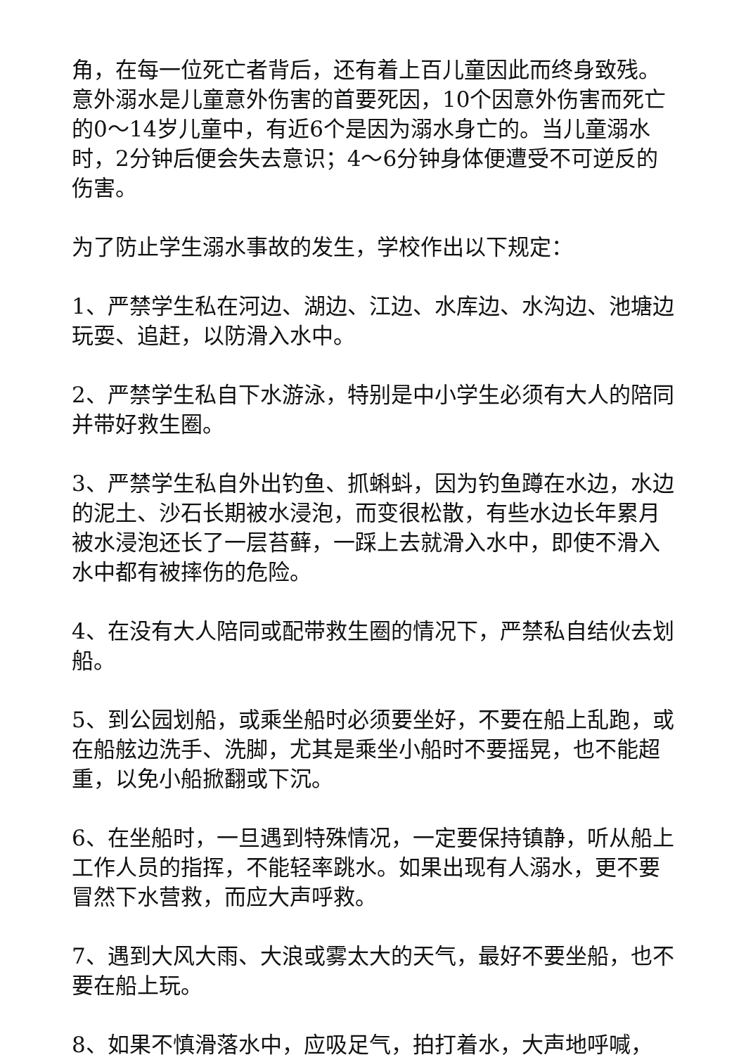角，在每一位死亡者背后，还有着上百儿童因此而终身致残。意外溺水是儿童意外伤害的首要死因，10个因意外伤害而死亡的0～14岁儿童中，有近6个是因为溺水身亡的。当儿童溺水时，2分钟后便会失去意识；4～6分钟身体便遭受不可逆反的伤害。
为了防止学生溺水事故的发生，学校作出以下规定：
1、严禁学生私在河边、湖边、江边、水库边、水沟边、池塘边玩耍、追赶，以防滑入水中。
2、严禁学生私自下水游泳，特别是中小学生必须有大人的陪同并带好救生圈。
3、严禁学生私自外出钓鱼、抓蝌蚪，因为钓鱼蹲在水边，水边的泥土、沙石长期被水浸泡，而变很松散，有些水边长年累月被水浸泡还长了一层苔藓，一踩上去就滑入水中，即使不滑入水中都有被摔伤的危险。
4、在没有大人陪同或配带救生圈的情况下，严禁私自结伙去划船。
5、到公园划船，或乘坐船时必须要坐好，不要在船上乱跑，或在船舷边洗手、洗脚，尤其是乘坐小船时不要摇晃，也不能超重，以免小船掀翻或下沉。
6、在坐船时，一旦遇到特殊情况，一定要保持镇静，听从船上工作人员的指挥，不能轻率跳水。如果出现有人溺水，更不要冒然下水营救，而应大声呼救。
7、遇到大风大雨、大浪或雾太大的天气，最好不要坐船，也不要在船上玩。
8、如果不慎滑落水中，应吸足气，拍打着水，大声地呼喊，